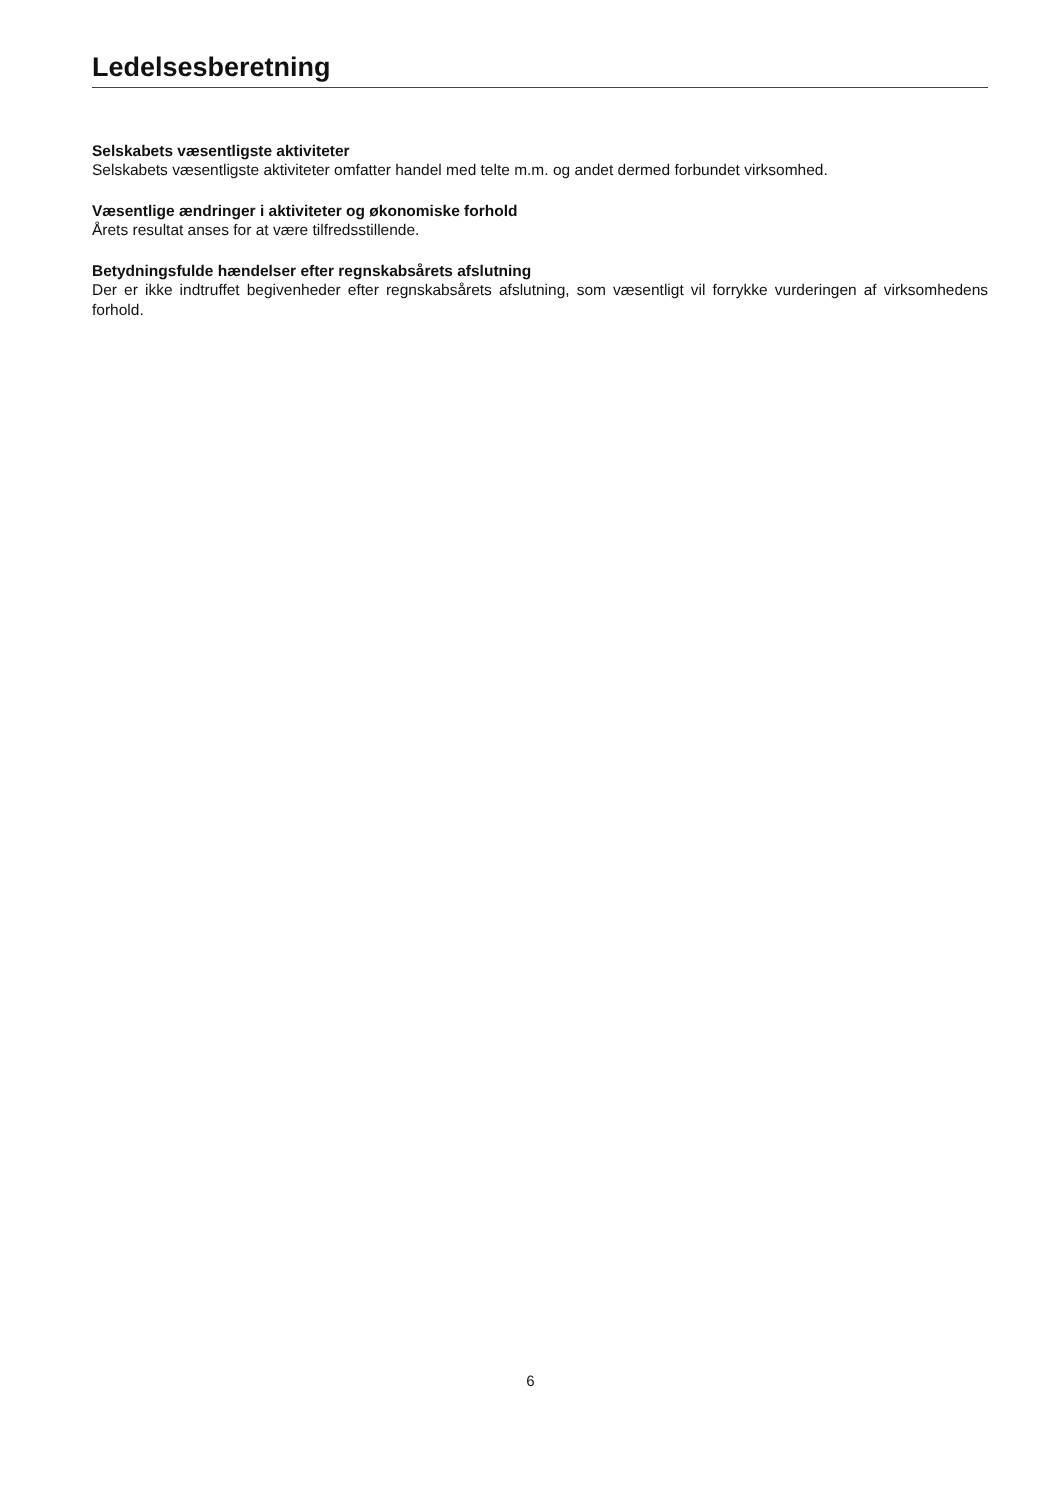Ledelsesberetning
Selskabets væsentligste aktiviteter
Selskabets væsentligste aktiviteter omfatter handel med telte m.m. og andet dermed forbundet virksomhed.
Væsentlige ændringer i aktiviteter og økonomiske forhold
Årets resultat anses for at være tilfredsstillende.
Betydningsfulde hændelser efter regnskabsårets afslutning
Der er ikke indtruffet begivenheder efter regnskabsårets afslutning, som væsentligt vil forrykke vurderingen af virksomhedens forhold.
6